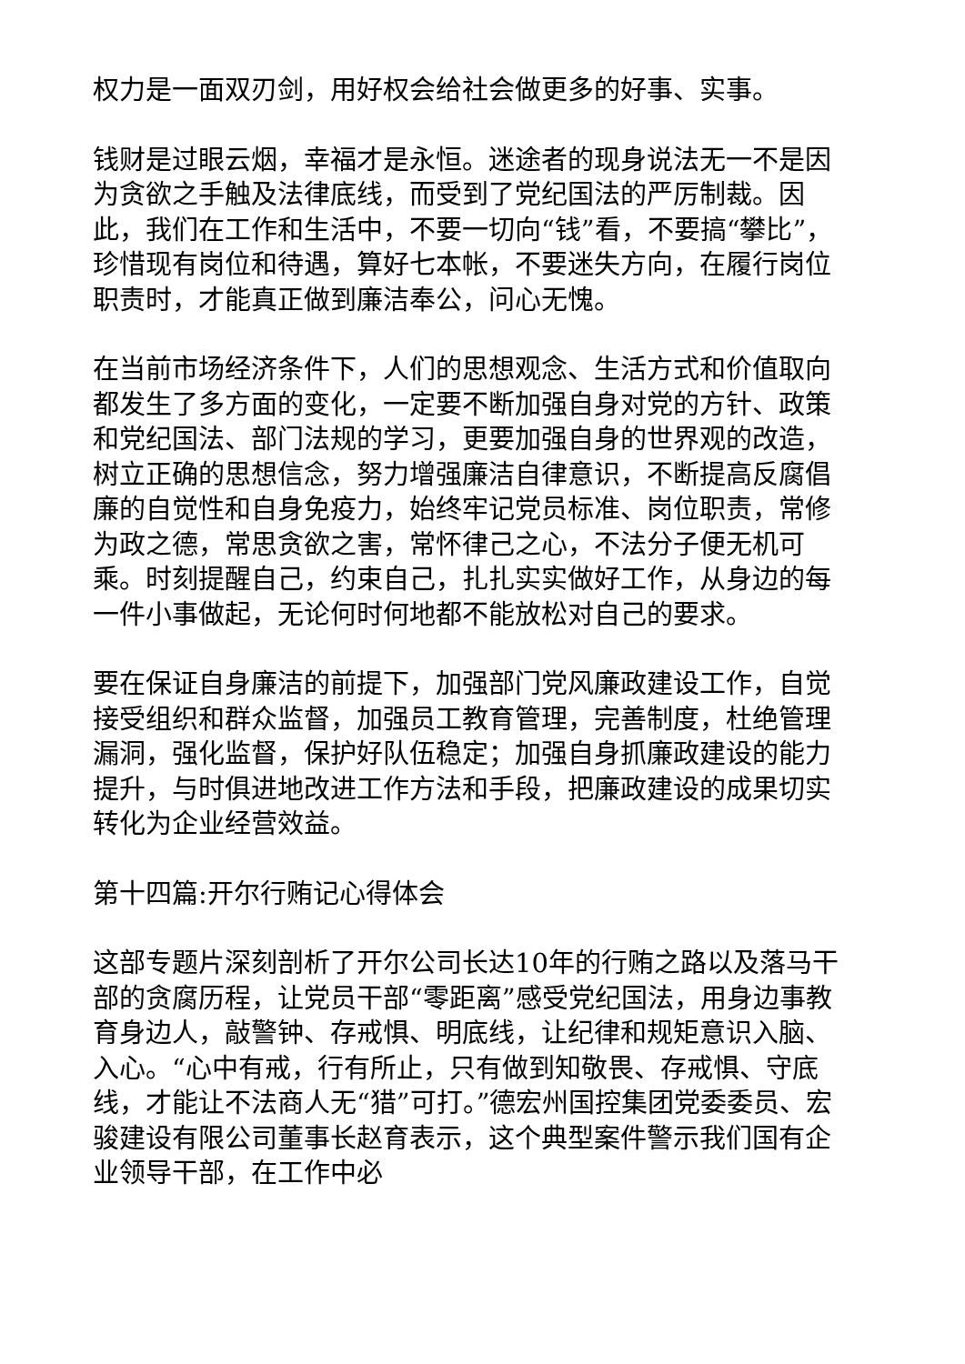权力是一面双刃剑，用好权会给社会做更多的好事、实事。
钱财是过眼云烟，幸福才是永恒。迷途者的现身说法无一不是因为贪欲之手触及法律底线，而受到了党纪国法的严厉制裁。因此，我们在工作和生活中，不要一切向“钱”看，不要搞“攀比”，珍惜现有岗位和待遇，算好七本帐，不要迷失方向，在履行岗位职责时，才能真正做到廉洁奉公，问心无愧。
在当前市场经济条件下，人们的思想观念、生活方式和价值取向都发生了多方面的变化，一定要不断加强自身对党的方针、政策和党纪国法、部门法规的学习，更要加强自身的世界观的改造，树立正确的思想信念，努力增强廉洁自律意识，不断提高反腐倡廉的自觉性和自身免疫力，始终牢记党员标准、岗位职责，常修为政之德，常思贪欲之害，常怀律己之心，不法分子便无机可乘。时刻提醒自己，约束自己，扎扎实实做好工作，从身边的每一件小事做起，无论何时何地都不能放松对自己的要求。
要在保证自身廉洁的前提下，加强部门党风廉政建设工作，自觉接受组织和群众监督，加强员工教育管理，完善制度，杜绝管理漏洞，强化监督，保护好队伍稳定；加强自身抓廉政建设的能力提升，与时俱进地改进工作方法和手段，把廉政建设的成果切实转化为企业经营效益。
第十四篇:开尔行贿记心得体会
这部专题片深刻剖析了开尔公司长达10年的行贿之路以及落马干部的贪腐历程，让党员干部“零距离”感受党纪国法，用身边事教育身边人，敲警钟、存戒惧、明底线，让纪律和规矩意识入脑、入心。“心中有戒，行有所止，只有做到知敬畏、存戒惧、守底线，才能让不法商人无“猎”可打。”德宏州国控集团党委委员、宏骏建设有限公司董事长赵育表示，这个典型案件警示我们国有企业领导干部，在工作中必